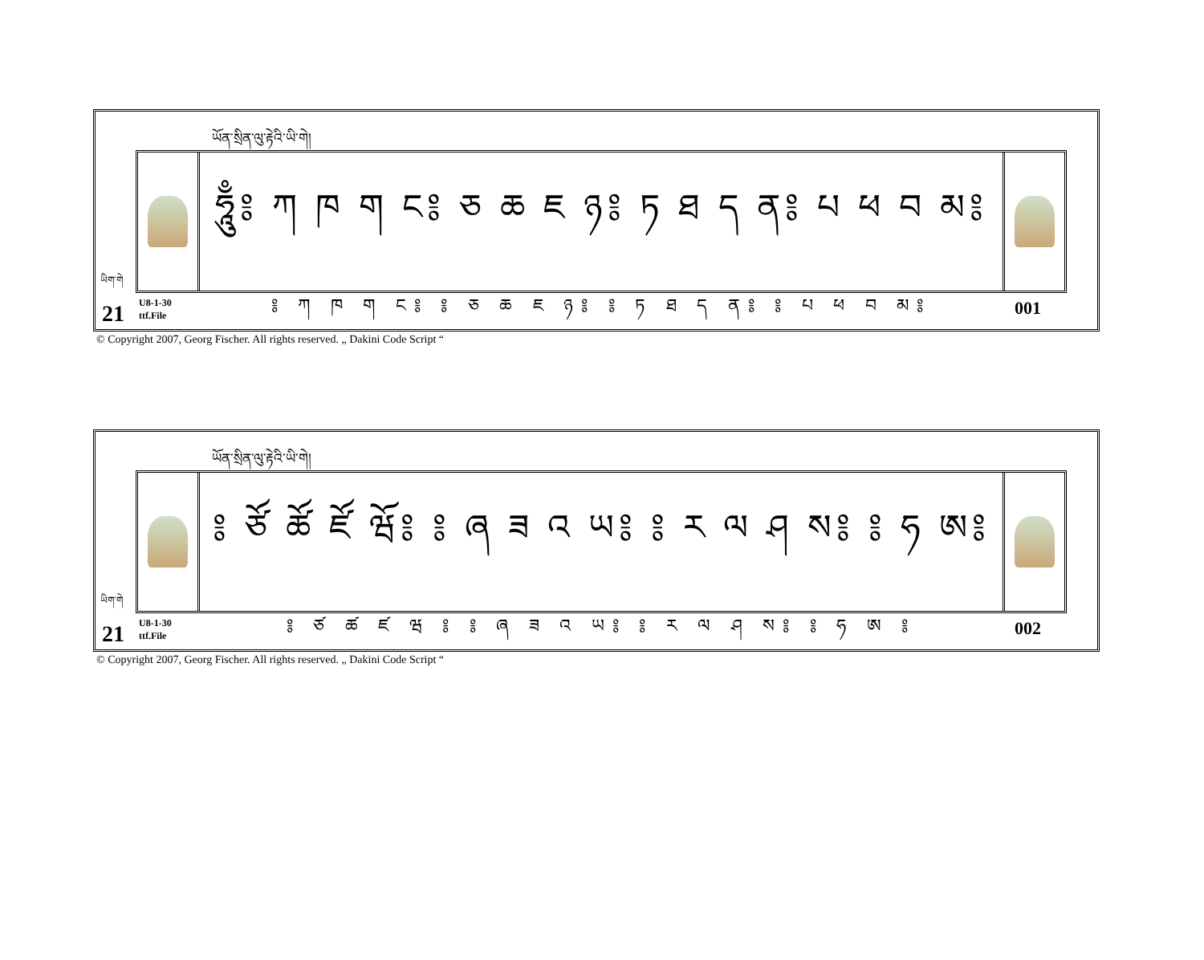ཡོན་སྲིན་ལུ་རྟེའི་ཡི་གེ།
ཧཱུྃ༔ ཀ ཁ ག ང༔ ཅ ཆ ཇ ཉ༔ ཏ ཐ ད ན༔ པ ཕ བ མ༔
༔ ཀ ཁ ག ང༔ ༔ ཅ ཆ ཇ ཉ༔ ༔ ཏ ཐ ད ན༔ ༔ པ ཕ བ མ༔
ཡིག་གེ
21
U8-1-30
ttf.File
001
© Copyright 2007, Georg Fischer. All rights reserved. „ Dakini Code Script “
ཡོན་སྲིན་ལུ་རྟེའི་ཡི་གེ།
༔ ཙོ ཚོ ཛོ ཝོ༔ ༔ ཞ ཟ འ ཡ༔ ༔ ར ལ ཤ ས༔ ༔ ཧ ཨ༔
༔ ཙ ཚ ཛ ཝ ༔ ༔ ཞ ཟ འ ཡ༔ ༔ ར ལ ཤ ས༔ ༔ ཧ ཨ ༔
ཡིག་གེ
21
U8-1-30
ttf.File
002
© Copyright 2007, Georg Fischer. All rights reserved. „ Dakini Code Script “